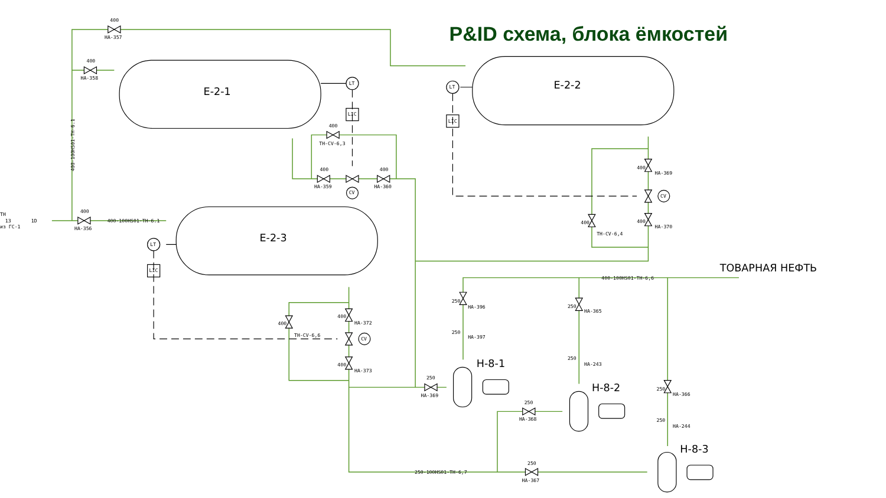P&ID схема, блока ёмкостей
Е-2-1
Е-2-2
Е-2-3
Н-8-1
Н-8-2
Н-8-3
LT
LT
LT
LIC
LIC
LIC
CV
CV
CV
400
НА-357
400
НА-358
400
НА-356
400-100HS01-ТН-6.1
ТН
13
1D
из ГС-1
400
ТН-CV-6,3
400
НА-359
400
НА-360
400
НА-369
400
НА-370
400
ТН-CV-6,4
400
НА-372
400
НА-373
400
ТН-CV-6,6
250
НА-396
250
НА-397
250
НА-365
250
НА-243
250
НА-366
250
НА-244
250
НА-369
250
НА-368
250
НА-367
400-100HS01-ТН-6,6
250-100HS01-ТН-6,7
ТОВАРНАЯ НЕФТЬ
400-100HS01-ТН-6.1